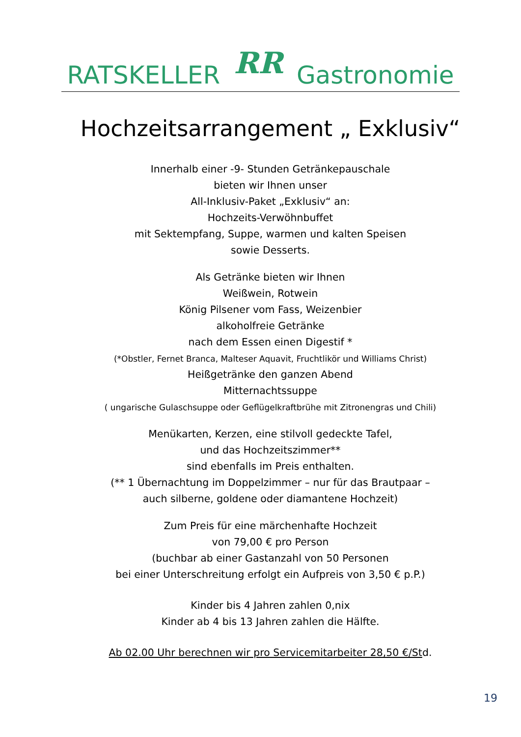RATSKELLER RR Gastronomie
Hochzeitsarrangement „ Exklusiv“
Innerhalb einer -9- Stunden Getränkepauschale
bieten wir Ihnen unser
All-Inklusiv-Paket „Exklusiv“ an:
Hochzeits-Verwöhnbuffet
mit Sektempfang, Suppe, warmen und kalten Speisen
sowie Desserts.
Als Getränke bieten wir Ihnen
Weißwein, Rotwein
König Pilsener vom Fass, Weizenbier
alkoholfreie Getränke
nach dem Essen einen Digestif *
(*Obstler, Fernet Branca, Malteser Aquavit, Fruchtlikör und Williams Christ)
Heißgetränke den ganzen Abend
Mitternachtssuppe
( ungarische Gulaschsuppe oder Geflügelkraftbrühe mit Zitronengras und Chili)
Menükarten, Kerzen, eine stilvoll gedeckte Tafel,
und das Hochzeitszimmer**
sind ebenfalls im Preis enthalten.
(** 1 Übernachtung im Doppelzimmer – nur für das Brautpaar –
auch silberne, goldene oder diamantene Hochzeit)
Zum Preis für eine märchenhafte Hochzeit
von 79,00 € pro Person
(buchbar ab einer Gastanzahl von 50 Personen
bei einer Unterschreitung erfolgt ein Aufpreis von 3,50 € p.P.)
Kinder bis 4 Jahren zahlen 0,nix
Kinder ab 4 bis 13 Jahren zahlen die Hälfte.
Ab 02.00 Uhr berechnen wir pro Servicemitarbeiter 28,50 €/Std.
19